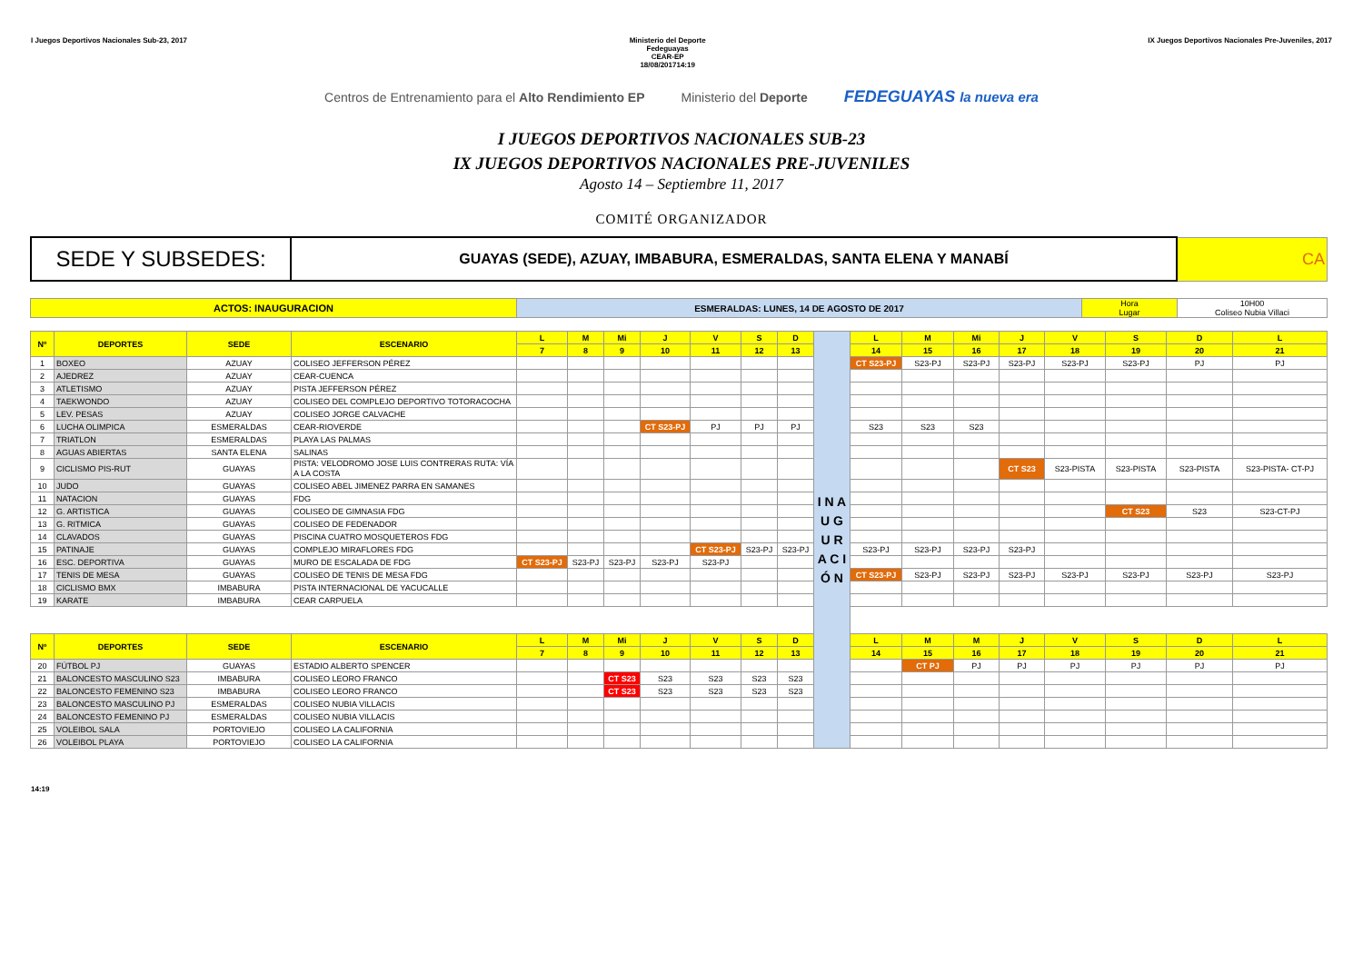I Juegos Deportivos Nacionales Sub-23, 2017
Ministerio del Deporte
Fedeguayas
CEAR-EP
18/08/201714:19
IX Juegos Deportivos Nacionales Pre-Juveniles, 2017
Centros de Entrenamiento para el Alto Rendimiento EP Ministerio del Deporte FEDEGUAYAS la nueva era
I JUEGOS DEPORTIVOS NACIONALES SUB-23
IX JUEGOS DEPORTIVOS NACIONALES PRE-JUVENILES
Agosto 14 – Septiembre 11, 2017
COMITÉ ORGANIZADOR
| SEDE Y SUBSEDES: | GUAYAS (SEDE), AZUAY, IMBABURA, ESMERALDAS, SANTA ELENA Y MANABÍ | CA |
| ACTOS: INAUGURACION | ESMERALDAS: LUNES, 14 DE AGOSTO DE 2017 | Hora Lugar | 10H00 Coliseo Nubia Villaci |
| Nº | DEPORTES | SEDE | ESCENARIO | L | M | Mi | J | V | S | D | I N A U G U R A C I Ó N | L | M | Mi | J | V | S | D | L |
| --- | --- | --- | --- | --- | --- | --- | --- | --- | --- | --- | --- | --- | --- | --- | --- | --- | --- | --- | --- |
| | | | | 7 | 8 | 9 | 10 | 11 | 12 | 13 | | 14 | 15 | 16 | 17 | 18 | 19 | 20 | 21 |
| 1 | BOXEO | AZUAY | COLISEO JEFFERSON PÉREZ | | | | | | | | | CT S23-PJ | S23-PJ | S23-PJ | S23-PJ | S23-PJ | S23-PJ | PJ | PJ |
| 2 | AJEDREZ | AZUAY | CEAR-CUENCA | | | | | | | | | | | | | | | | |
| 3 | ATLETISMO | AZUAY | PISTA JEFFERSON PÉREZ | | | | | | | | | | | | | | | | |
| 4 | TAEKWONDO | AZUAY | COLISEO DEL COMPLEJO DEPORTIVO TOTORACOCHA | | | | | | | | | | | | | | | | |
| 5 | LEV. PESAS | AZUAY | COLISEO JORGE CALVACHE | | | | | | | | | | | | | | | | |
| 6 | LUCHA OLIMPICA | ESMERALDAS | CEAR-RIOVERDE | | | | CT S23-PJ | PJ | PJ | PJ | | S23 | S23 | S23 | | | | | |
| 7 | TRIATLON | ESMERALDAS | PLAYA LAS PALMAS | | | | | | | | | | | | | | | | |
| 8 | AGUAS ABIERTAS | SANTA ELENA | SALINAS | | | | | | | | | | | | | | | | |
| 9 | CICLISMO PIS-RUT | GUAYAS | PISTA: VELODROMO JOSE LUIS CONTRERAS RUTA: VÍA A LA COSTA | | | | | | | | | | | | CT S23 | S23-PISTA | S23-PISTA | S23-PISTA | S23-PISTA- CT-PJ |
| 10 | JUDO | GUAYAS | COLISEO ABEL JIMENEZ PARRA EN SAMANES | | | | | | | | | | | | | | | | |
| 11 | NATACION | GUAYAS | FDG | | | | | | | | | | | | | | | | |
| 12 | G. ARTISTICA | GUAYAS | COLISEO DE GIMNASIA FDG | | | | | | | | | | | | | | CT S23 | S23 | S23-CT-PJ |
| 13 | G. RITMICA | GUAYAS | COLISEO DE FEDENADOR | | | | | | | | | | | | | | | | |
| 14 | CLAVADOS | GUAYAS | PISCINA CUATRO MOSQUETEROS FDG | | | | | | | | | | | | | | | | |
| 15 | PATINAJE | GUAYAS | COMPLEJO MIRAFLORES FDG | | | | | CT S23-PJ | S23-PJ | S23-PJ | | S23-PJ | S23-PJ | S23-PJ | S23-PJ | | | | |
| 16 | ESC. DEPORTIVA | GUAYAS | MURO DE ESCALADA DE FDG | CT S23-PJ | S23-PJ | S23-PJ | S23-PJ | S23-PJ | | | | | | | | | | | |
| 17 | TENIS DE MESA | GUAYAS | COLISEO DE TENIS DE MESA FDG | | | | | | | | | CT S23-PJ | S23-PJ | S23-PJ | S23-PJ | S23-PJ | S23-PJ | S23-PJ | S23-PJ |
| 18 | CICLISMO BMX | IMBABURA | PISTA INTERNACIONAL DE YACUCALLE | | | | | | | | | | | | | | | | |
| 19 | KARATE | IMBABURA | CEAR CARPUELA | | | | | | | | | | | | | | | | |
| Nº | DEPORTES | SEDE | ESCENARIO | L | M | Mi | J | V | S | D | | L | M | M | J | V | S | D | L |
| | | | | 7 | 8 | 9 | 10 | 11 | 12 | 13 | | 14 | 15 | 16 | 17 | 18 | 19 | 20 | 21 |
| 20 | FÚTBOL PJ | GUAYAS | ESTADIO ALBERTO SPENCER | | | | | | | | | | CT PJ | PJ | PJ | PJ | PJ | PJ | PJ |
| 21 | BALONCESTO MASCULINO S23 | IMBABURA | COLISEO LEORO FRANCO | | | CT S23 | S23 | S23 | S23 | S23 | | | | | | | | | |
| 22 | BALONCESTO FEMENINO S23 | IMBABURA | COLISEO LEORO FRANCO | | | CT S23 | S23 | S23 | S23 | S23 | | | | | | | | | |
| 23 | BALONCESTO MASCULINO PJ | ESMERALDAS | COLISEO NUBIA VILLACIS | | | | | | | | | | | | | | | | |
| 24 | BALONCESTO FEMENINO PJ | ESMERALDAS | COLISEO NUBIA VILLACIS | | | | | | | | | | | | | | | | |
| 25 | VOLEIBOL SALA | PORTOVIEJO | COLISEO LA CALIFORNIA | | | | | | | | | | | | | | | | |
| 26 | VOLEIBOL PLAYA | PORTOVIEJO | COLISEO LA CALIFORNIA | | | | | | | | | | | | | | | | |
14:19